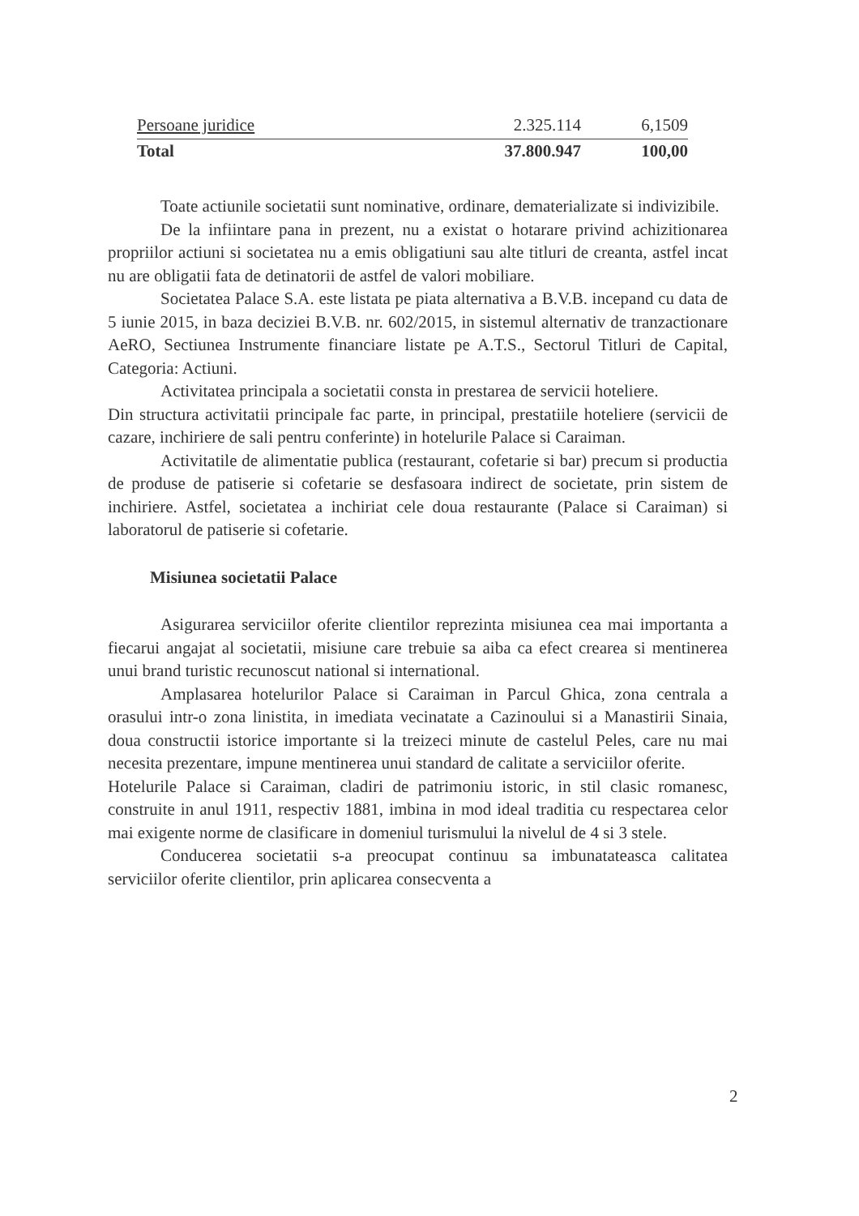| Persoane juridice | 2.325.114 | 6,1509 |
| Total | 37.800.947 | 100,00 |
Toate actiunile societatii sunt nominative, ordinare, dematerializate si indivizibile.
De la infiintare pana in prezent, nu a existat o hotarare privind achizitionarea propriilor actiuni si societatea nu a emis obligatiuni sau alte titluri de creanta, astfel incat nu are obligatii fata de detinatorii de astfel de valori mobiliare.
Societatea Palace S.A. este listata pe piata alternativa a B.V.B. incepand cu data de 5 iunie 2015, in baza deciziei B.V.B. nr. 602/2015, in sistemul alternativ de tranzactionare AeRO, Sectiunea Instrumente financiare listate pe A.T.S., Sectorul Titluri de Capital, Categoria: Actiuni.
Activitatea principala a societatii consta in prestarea de servicii hoteliere.
Din structura activitatii principale fac parte, in principal, prestatiile hoteliere (servicii de cazare, inchiriere de sali pentru conferinte) in hotelurile Palace si Caraiman.
Activitatile de alimentatie publica (restaurant, cofetarie si bar) precum si productia de produse de patiserie si cofetarie se desfasoara indirect de societate, prin sistem de inchiriere. Astfel, societatea a inchiriat cele doua restaurante (Palace si Caraiman) si laboratorul de patiserie si cofetarie.
Misiunea societatii Palace
Asigurarea serviciilor oferite clientilor reprezinta misiunea cea mai importanta a fiecarui angajat al societatii, misiune care trebuie sa aiba ca efect crearea si mentinerea unui brand turistic recunoscut national si international.
Amplasarea hotelurilor Palace si Caraiman in Parcul Ghica, zona centrala a orasului intr-o zona linistita, in imediata vecinatate a Cazinoului si a Manastirii Sinaia, doua constructii istorice importante si la treizeci minute de castelul Peles, care nu mai necesita prezentare, impune mentinerea unui standard de calitate a serviciilor oferite.
Hotelurile Palace si Caraiman, cladiri de patrimoniu istoric, in stil clasic romanesc, construite in anul 1911, respectiv 1881, imbina in mod ideal traditia cu respectarea celor mai exigente norme de clasificare in domeniul turismului la nivelul de 4 si 3 stele.
Conducerea societatii s-a preocupat continuu sa imbunatateasca calitatea serviciilor oferite clientilor, prin aplicarea consecventa a
2